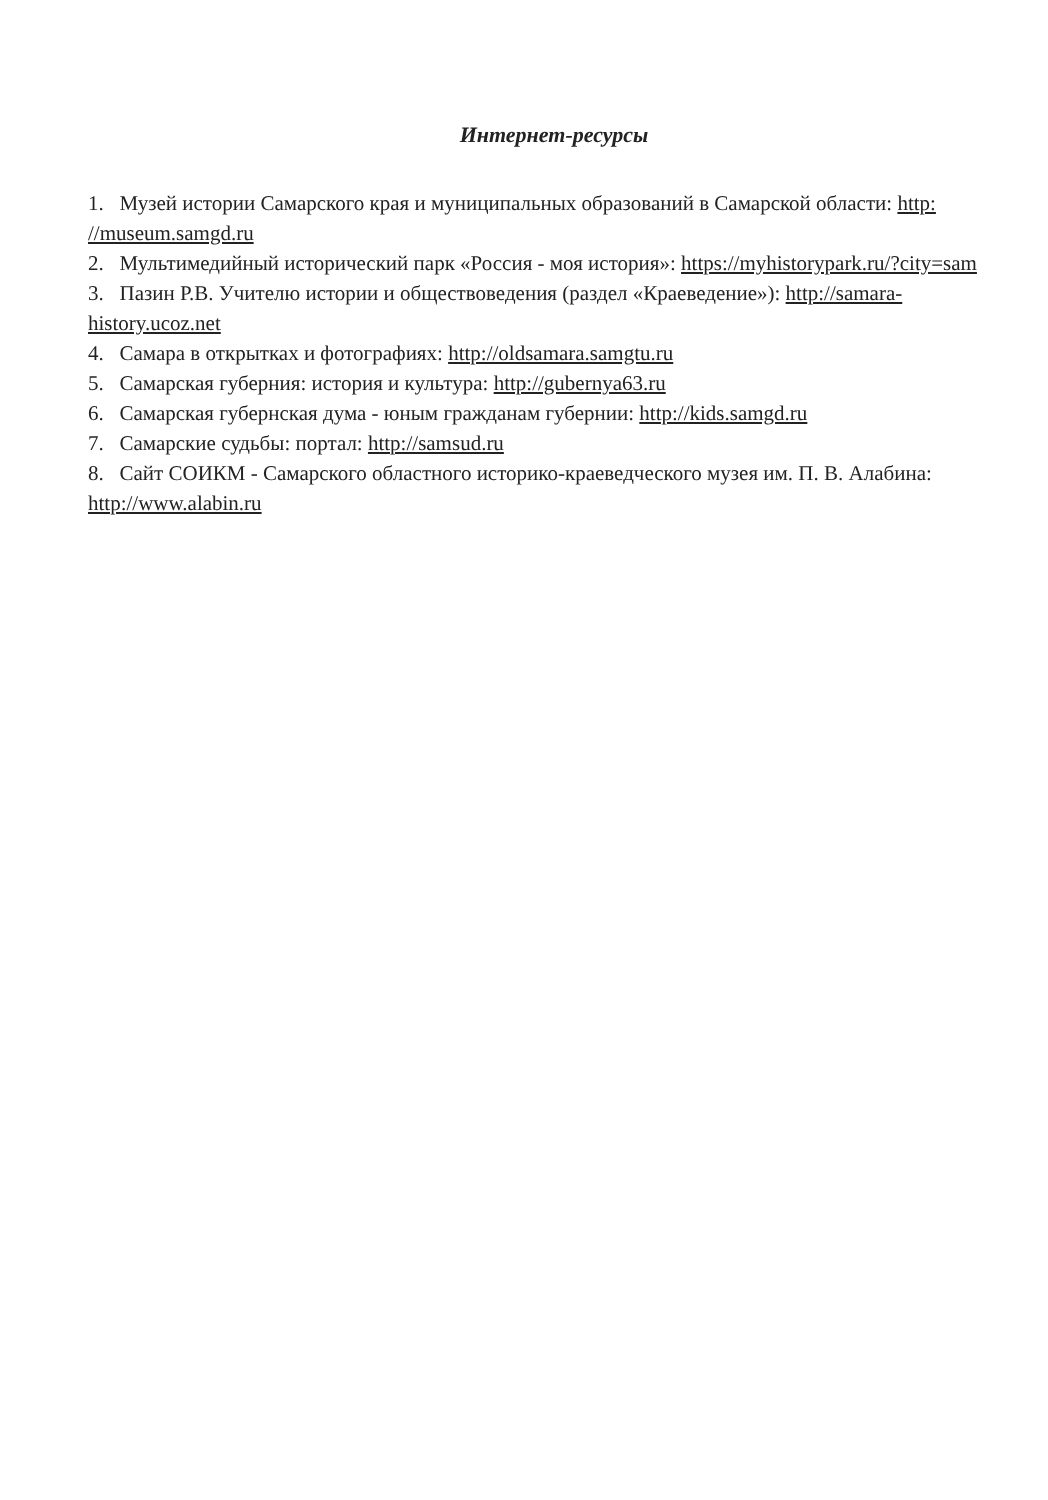Интернет-ресурсы
1. Музей истории Самарского края и муниципальных образований в Самарской области: http: //museum.samgd.ru
2. Мультимедийный исторический парк «Россия - моя история»: https://myhistorypark.ru/?city=sam
3. Пазин Р.В. Учителю истории и обществоведения (раздел «Краеведение»): http://samara-history.ucoz.net
4. Самара в открытках и фотографиях: http://oldsamara.samgtu.ru
5. Самарская губерния: история и культура: http://gubernya63.ru
6. Самарская губернская дума - юным гражданам губернии: http://kids.samgd.ru
7. Самарские судьбы: портал: http://samsud.ru
8. Сайт СОИКМ - Самарского областного историко-краеведческого музея им. П. В. Алабина: http://www.alabin.ru